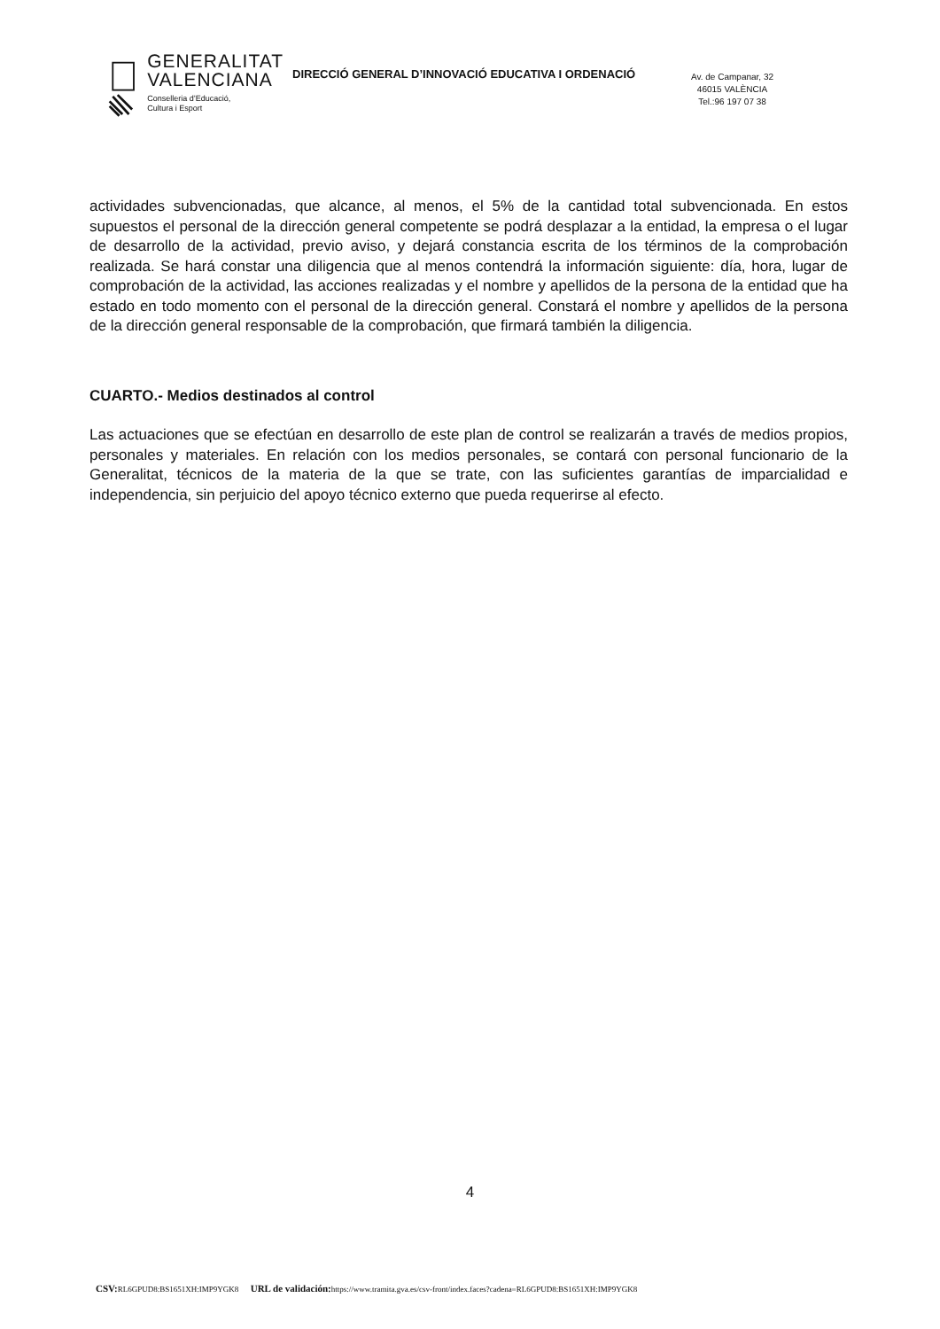GENERALITAT
VALENCIANA
Conselleria d’Educació,
Cultura i Esport
DIRECCIÓ GENERAL D’INNOVACIÓ EDUCATIVA I ORDENACIÓ
Av. de Campanar, 32
46015 VALÈNCIA
Tel.:96 197 07 38
actividades subvencionadas, que alcance, al menos, el 5% de la cantidad total subvencionada. En estos supuestos el personal de la dirección general competente se podrá desplazar a la entidad, la empresa o el lugar de desarrollo de la actividad, previo aviso, y dejará constancia escrita de los términos de la comprobación realizada. Se hará constar una diligencia que al menos contendrá la información siguiente: día, hora, lugar de comprobación de la actividad, las acciones realizadas y el nombre y apellidos de la persona de la entidad que ha estado en todo momento con el personal de la dirección general. Constará el nombre y apellidos de la persona de la dirección general responsable de la comprobación, que firmará también la diligencia.
CUARTO.- Medios destinados al control
Las actuaciones que se efectúan en desarrollo de este plan de control se realizarán a través de medios propios, personales y materiales. En relación con los medios personales, se contará con personal funcionario de la Generalitat, técnicos de la materia de la que se trate, con las suficientes garantías de imparcialidad e independencia, sin perjuicio del apoyo técnico externo que pueda requerirse al efecto.
4
CSV: RL6GPUD8:BS1651XH:IMP9YGK8 URL de validación: https://www.tramita.gva.es/csv-front/index.faces?cadena=RL6GPUD8:BS1651XH:IMP9YGK8